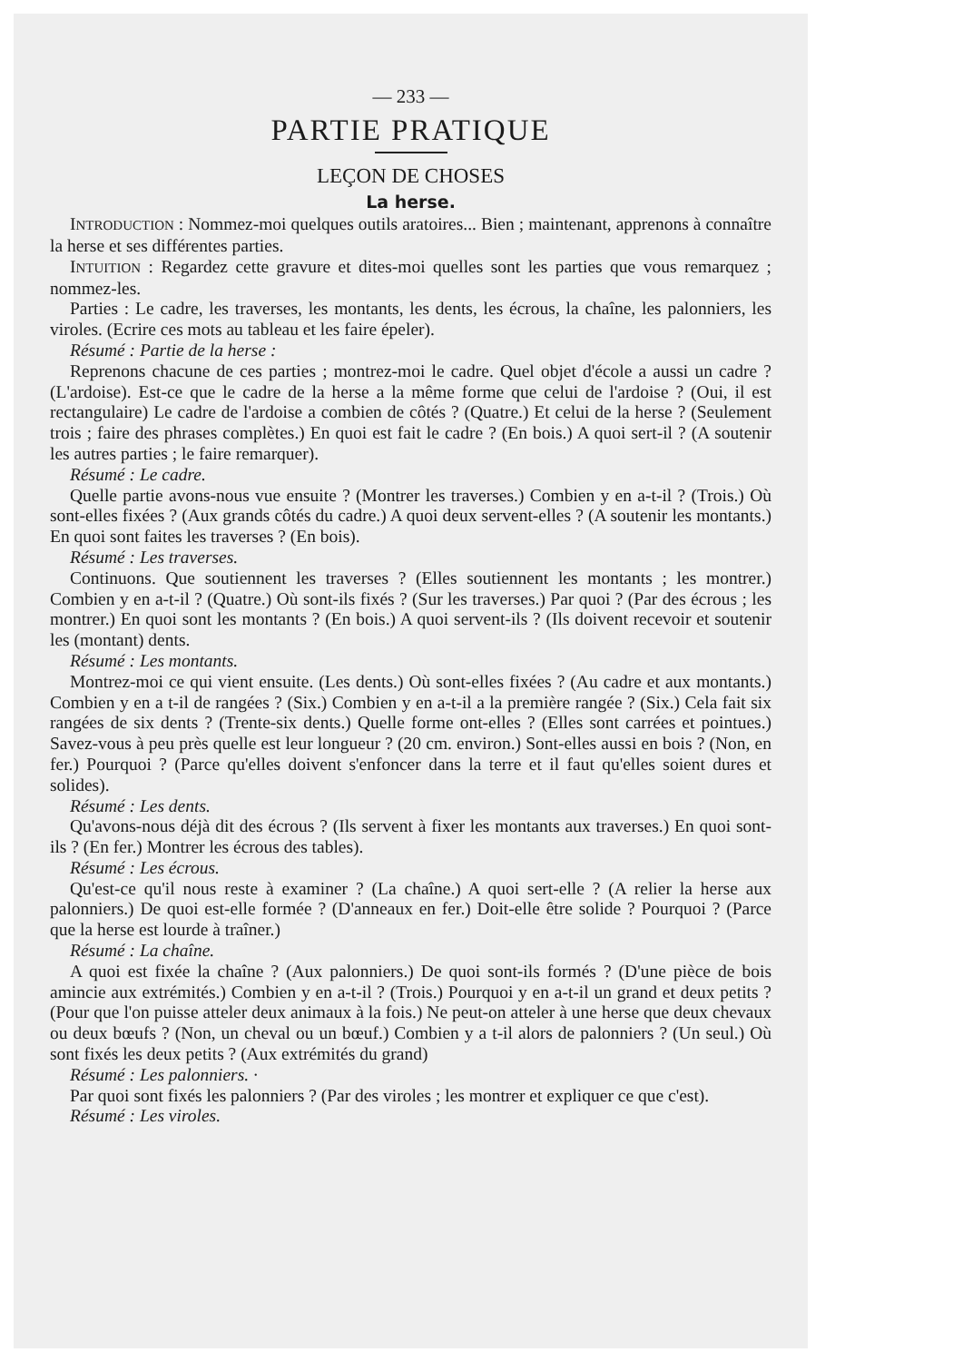— 233 —
PARTIE PRATIQUE
LEÇON DE CHOSES
La herse.
INTRODUCTION : Nommez-moi quelques outils aratoires... Bien ; maintenant, apprenons à connaître la herse et ses différentes parties.
INTUITION : Regardez cette gravure et dites-moi quelles sont les parties que vous remarquez ; nommez-les.
Parties : Le cadre, les traverses, les montants, les dents, les écrous, la chaîne, les palonniers, les viroles. (Ecrire ces mots au tableau et les faire épeler).
Résumé : Partie de la herse :
Reprenons chacune de ces parties ; montrez-moi le cadre. Quel objet d'école a aussi un cadre ? (L'ardoise). Est-ce que le cadre de la herse a la même forme que celui de l'ardoise ? (Oui, il est rectangulaire) Le cadre de l'ardoise a combien de côtés ? (Quatre.) Et celui de la herse ? (Seulement trois ; faire des phrases complètes.) En quoi est fait le cadre ? (En bois.) A quoi sert-il ? (A soutenir les autres parties ; le faire remarquer).
Résumé : Le cadre.
Quelle partie avons-nous vue ensuite ? (Montrer les traverses.) Combien y en a-t-il ? (Trois.) Où sont-elles fixées ? (Aux grands côtés du cadre.) A quoi deux servent-elles ? (A soutenir les montants.) En quoi sont faites les traverses ? (En bois).
Résumé : Les traverses.
Continuons. Que soutiennent les traverses ? (Elles soutiennent les montants ; les montrer.) Combien y en a-t-il ? (Quatre.) Où sont-ils fixés ? (Sur les traverses.) Par quoi ? (Par des écrous ; les montrer.) En quoi sont les montants ? (En bois.) A quoi servent-ils ? (Ils doivent recevoir et soutenir les (montant) dents.
Résumé : Les montants.
Montrez-moi ce qui vient ensuite. (Les dents.) Où sont-elles fixées ? (Au cadre et aux montants.) Combien y en a t-il de rangées ? (Six.) Combien y en a-t-il a la première rangée ? (Six.) Cela fait six rangées de six dents ? (Trente-six dents.) Quelle forme ont-elles ? (Elles sont carrées et pointues.) Savez-vous à peu près quelle est leur longueur ? (20 cm. environ.) Sont-elles aussi en bois ? (Non, en fer.) Pourquoi ? (Parce qu'elles doivent s'enfoncer dans la terre et il faut qu'elles soient dures et solides).
Résumé : Les dents.
Qu'avons-nous déjà dit des écrous ? (Ils servent à fixer les montants aux traverses.) En quoi sont-ils ? (En fer.) Montrer les écrous des tables).
Résumé : Les écrous.
Qu'est-ce qu'il nous reste à examiner ? (La chaîne.) A quoi sert-elle ? (A relier la herse aux palonniers.) De quoi est-elle formée ? (D'anneaux en fer.) Doit-elle être solide ? Pourquoi ? (Parce que la herse est lourde à traîner.)
Résumé : La chaîne.
A quoi est fixée la chaîne ? (Aux palonniers.) De quoi sont-ils formés ? (D'une pièce de bois amincie aux extrémités.) Combien y en a-t-il ? (Trois.) Pourquoi y en a-t-il un grand et deux petits ? (Pour que l'on puisse atteler deux animaux à la fois.) Ne peut-on atteler à une herse que deux chevaux ou deux bœufs ? (Non, un cheval ou un bœuf.) Combien y a t-il alors de palonniers ? (Un seul.) Où sont fixés les deux petits ? (Aux extrémités du grand)
Résumé : Les palonniers. ·
Par quoi sont fixés les palonniers ? (Par des viroles ; les montrer et expliquer ce que c'est).
Résumé : Les viroles.